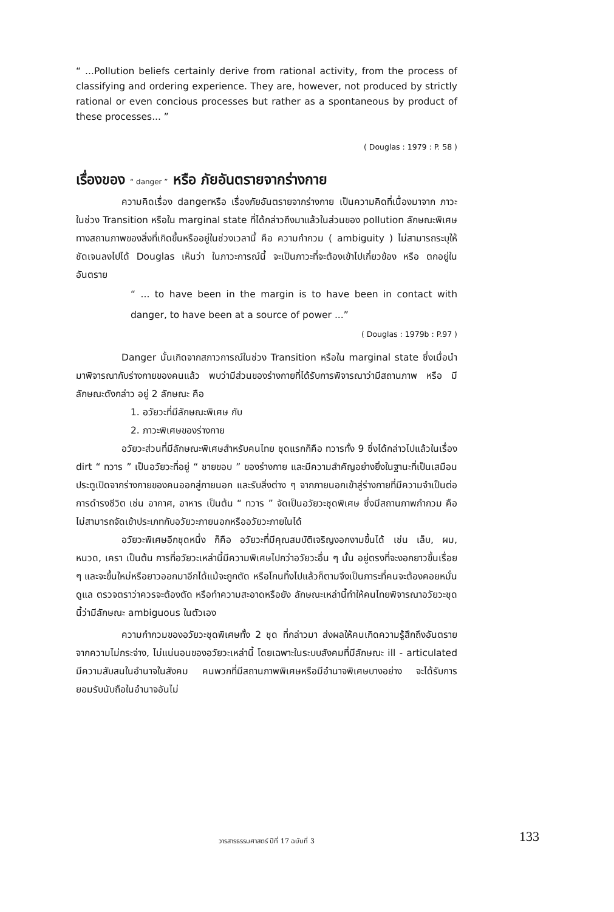“ ...Pollution beliefs certainly derive from rational activity, from the process of classifying and ordering experience. They are, however, not produced by strictly rational or even concious processes but rather as a spontaneous by product of these processes... ”
( Douglas : 1979 : P. 58 )
เรื่องของ “ danger ” หรือ ภัยอันตรายจากร่างกาย
ความคิดเรื่อง dangerหรือ เรื่องภัยอันตรายจากร่างกาย เป็นความคิดที่เนื่องมาจาก ภาวะในช่วง Transition หรือใน marginal state ที่ได้กล่าวถึงมาแล้วในส่วนของ pollution ลักษณะพิเศษทางสถานภาพของสิ่งที่เกิดขึ้นหรืออยู่ในช่วงเวลานี้ คือ ความกำกวม ( ambiguity ) ไม่สามารถระบุให้ชัดเจนลงไปได้ Douglas เห็นว่า ในภาวะการณ์นี้ จะเป็นภาวะที่จะต้องเข้าไปเกี่ยวข้อง หรือ ตกอยู่ในอันตราย
“ ... to have been in the margin is to have been in contact with danger, to have been at a source of power ...”
( Douglas : 1979b : P.97 )
Danger นั้นเกิดจากสภาวการณ์ในช่วง Transition หรือใน marginal state ซึ่งเมื่อนำมาพิจารณากับร่างกายของคนแล้ว พบว่ามีส่วนของร่างกายที่ได้รับการพิจารณาว่ามีสถานภาพ หรือ มีลักษณะดังกล่าว อยู่ 2 ลักษณะ คือ
1. อวัยวะที่มีลักษณะพิเศษ กับ
2. ภาวะพิเศษของร่างกาย
อวัยวะส่วนที่มีลักษณะพิเศษสำหรับคนไทย ชุดแรกก็คือ ทวารทั้ง 9 ซึ่งได้กล่าวไปแล้วในเรื่อง dirt “ ทวาร ” เป็นอวัยวะที่อยู่ “ ชายขอบ ” ของร่างกาย และมีความสำคัญอย่างยิ่งในฐานะที่เป็นเสมือนประตูเปิดจากร่างกายของคนออกสู่ภายนอก และรับสิ่งต่าง ๆ จากภายนอกเข้าสู่ร่างกายที่มีความจำเป็นต่อการดำรงชีวิต เช่น อากาศ, อาหาร เป็นต้น “ ทวาร ” จัดเป็นอวัยวะชุดพิเศษ ซึ่งมีสถานภาพกำกวม คือ ไม่สามารถจัดเข้าประเภทกับอวัยวะภายนอกหรืออวัยวะภายในได้
อวัยวะพิเศษอีกชุดหนึ่ง ก็คือ อวัยวะที่มีคุณสมบัติเจริญงอกงามขึ้นได้ เช่น เล็บ, ผม, หนวด, เครา เป็นต้น การที่อวัยวะเหล่านี้มีความพิเศษไปกว่าอวัยวะอื่น ๆ นั้น อยู่ตรงที่จะงอกยาวขึ้นเรื่อย ๆ และจะขึ้นใหม่หรือยาวออกมาอีกได้แม้จะถูกตัด หรือโกนทิ้งไปแล้วก็ตามจึงเป็นภาระที่คนจะต้องคอยหมั่นดูแล ตรวจตราว่าควรจะต้องตัด หรือทำความสะอาดหรือยัง ลักษณะเหล่านี้ทำให้คนไทยพิจารณาอวัยวะชุดนี้ว่ามีลักษณะ ambiguous ในตัวเอง
ความกำกวมของอวัยวะชุดพิเศษทั้ง 2 ชุด ที่กล่าวมา ส่งผลให้คนเกิดความรู้สึกถึงอันตรายจากความไม่กระจ่าง, ไม่แน่นอนของอวัยวะเหล่านี้ โดยเฉพาะในระบบสังคมที่มีลักษณะ ill - articulated มีความสับสนในอำนาจในสังคม คนพวกที่มีสถานภาพพิเศษหรือมีอำนาจพิเศษบางอย่าง จะได้รับการยอมรับนับถือในอำนาจอันไม่
วารสารธรรมศาสตร์ ปีที่ 17 ฉบับที่ 3 133